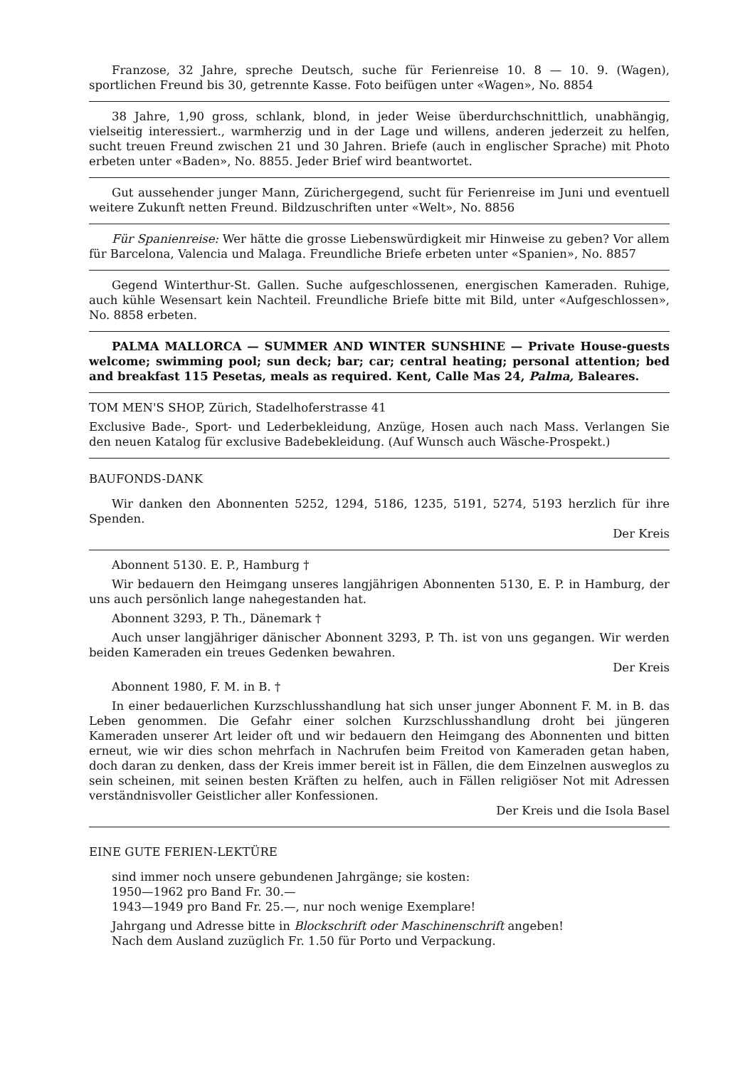Franzose, 32 Jahre, spreche Deutsch, suche für Ferienreise 10. 8 — 10. 9. (Wagen), sportlichen Freund bis 30, getrennte Kasse. Foto beifügen unter «Wagen», No. 8854
38 Jahre, 1,90 gross, schlank, blond, in jeder Weise überdurchschnittlich, unabhängig, vielseitig interessiert., warmherzig und in der Lage und willens, anderen jederzeit zu helfen, sucht treuen Freund zwischen 21 und 30 Jahren. Briefe (auch in englischer Sprache) mit Photo erbeten unter «Baden», No. 8855. Jeder Brief wird beantwortet.
Gut aussehender junger Mann, Zürichergegend, sucht für Ferienreise im Juni und eventuell weitere Zukunft netten Freund. Bildzuschriften unter «Welt», No. 8856
Für Spanienreise: Wer hätte die grosse Liebenswürdigkeit mir Hinweise zu geben? Vor allem für Barcelona, Valencia und Malaga. Freundliche Briefe erbeten unter «Spanien», No. 8857
Gegend Winterthur-St. Gallen. Suche aufgeschlossenen, energischen Kameraden. Ruhige, auch kühle Wesensart kein Nachteil. Freundliche Briefe bitte mit Bild, unter «Aufgeschlossen», No. 8858 erbeten.
PALMA MALLORCA — SUMMER AND WINTER SUNSHINE — Private House-guests welcome; swimming pool; sun deck; bar; car; central heating; personal attention; bed and breakfast 115 Pesetas, meals as required. Kent, Calle Mas 24, Palma, Baleares.
TOM MEN'S SHOP, Zürich, Stadelhoferstrasse 41
Exclusive Bade-, Sport- und Lederbekleidung, Anzüge, Hosen auch nach Mass. Verlangen Sie den neuen Katalog für exclusive Badebekleidung. (Auf Wunsch auch Wäsche-Prospekt.)
BAUFONDS-DANK
Wir danken den Abonnenten 5252, 1294, 5186, 1235, 5191, 5274, 5193 herzlich für ihre Spenden.
Der Kreis
Abonnent 5130. E. P., Hamburg †
Wir bedauern den Heimgang unseres langjährigen Abonnenten 5130, E. P. in Hamburg, der uns auch persönlich lange nahegestanden hat.
Abonnent 3293, P. Th., Dänemark †
Auch unser langjähriger dänischer Abonnent 3293, P. Th. ist von uns gegangen. Wir werden beiden Kameraden ein treues Gedenken bewahren.
Der Kreis
Abonnent 1980, F. M. in B. †
In einer bedauerlichen Kurzschlusshandlung hat sich unser junger Abonnent F. M. in B. das Leben genommen. Die Gefahr einer solchen Kurzschlusshandlung droht bei jüngeren Kameraden unserer Art leider oft und wir bedauern den Heimgang des Abonnenten und bitten erneut, wie wir dies schon mehrfach in Nachrufen beim Freitod von Kameraden getan haben, doch daran zu denken, dass der Kreis immer bereit ist in Fällen, die dem Einzelnen ausweglos zu sein scheinen, mit seinen besten Kräften zu helfen, auch in Fällen religiöser Not mit Adressen verständnisvoller Geistlicher aller Konfessionen.
Der Kreis und die Isola Basel
EINE GUTE FERIEN-LEKTÜRE
sind immer noch unsere gebundenen Jahrgänge; sie kosten:
1950—1962 pro Band Fr. 30.—
1943—1949 pro Band Fr. 25.—, nur noch wenige Exemplare!
Jahrgang und Adresse bitte in Blockschrift oder Maschinenschrift angeben!
Nach dem Ausland zuzüglich Fr. 1.50 für Porto und Verpackung.